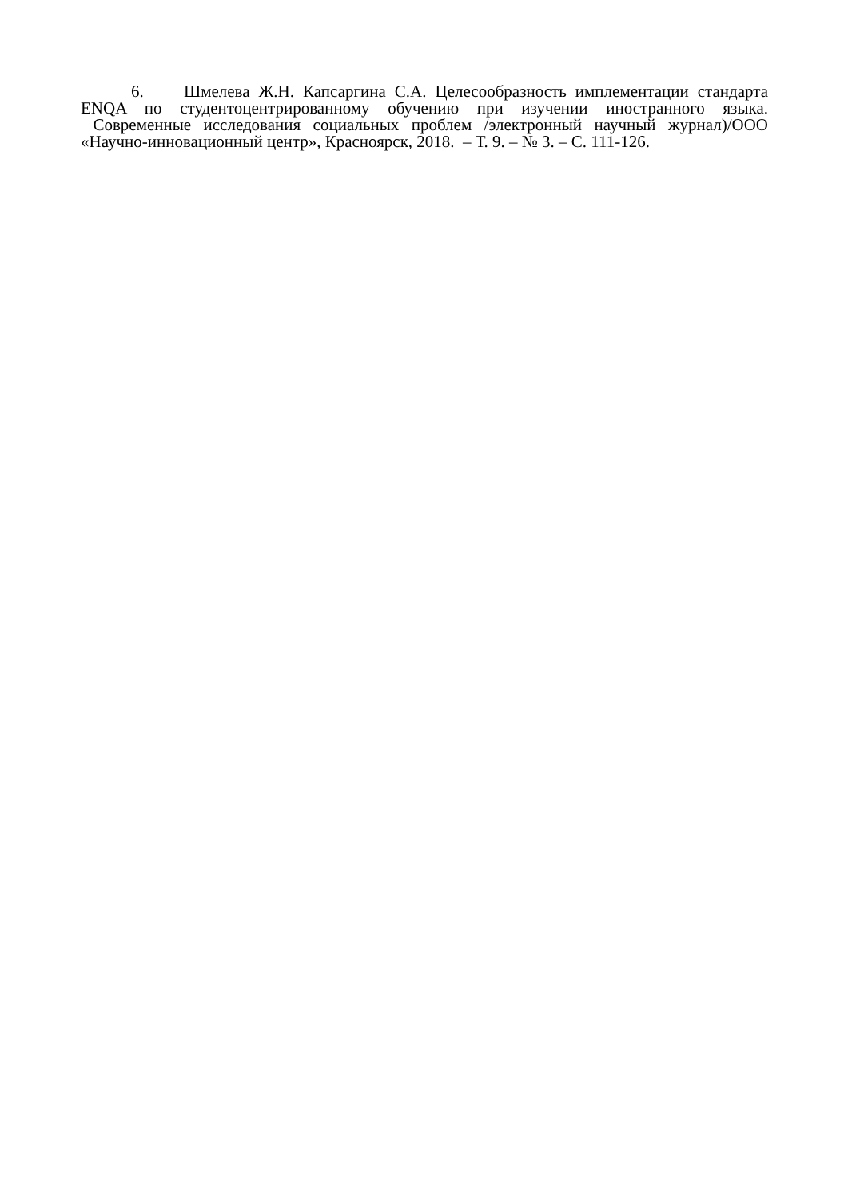6. Шмелева Ж.Н. Капсаргина С.А. Целесообразность имплементации стандарта ENQA по студентоцентрированному обучению при изучении иностранного языка. Современные исследования социальных проблем /электронный научный журнал)/ООО «Научно-инновационный центр», Красноярск, 2018. – Т. 9. – № 3. – С. 111-126.